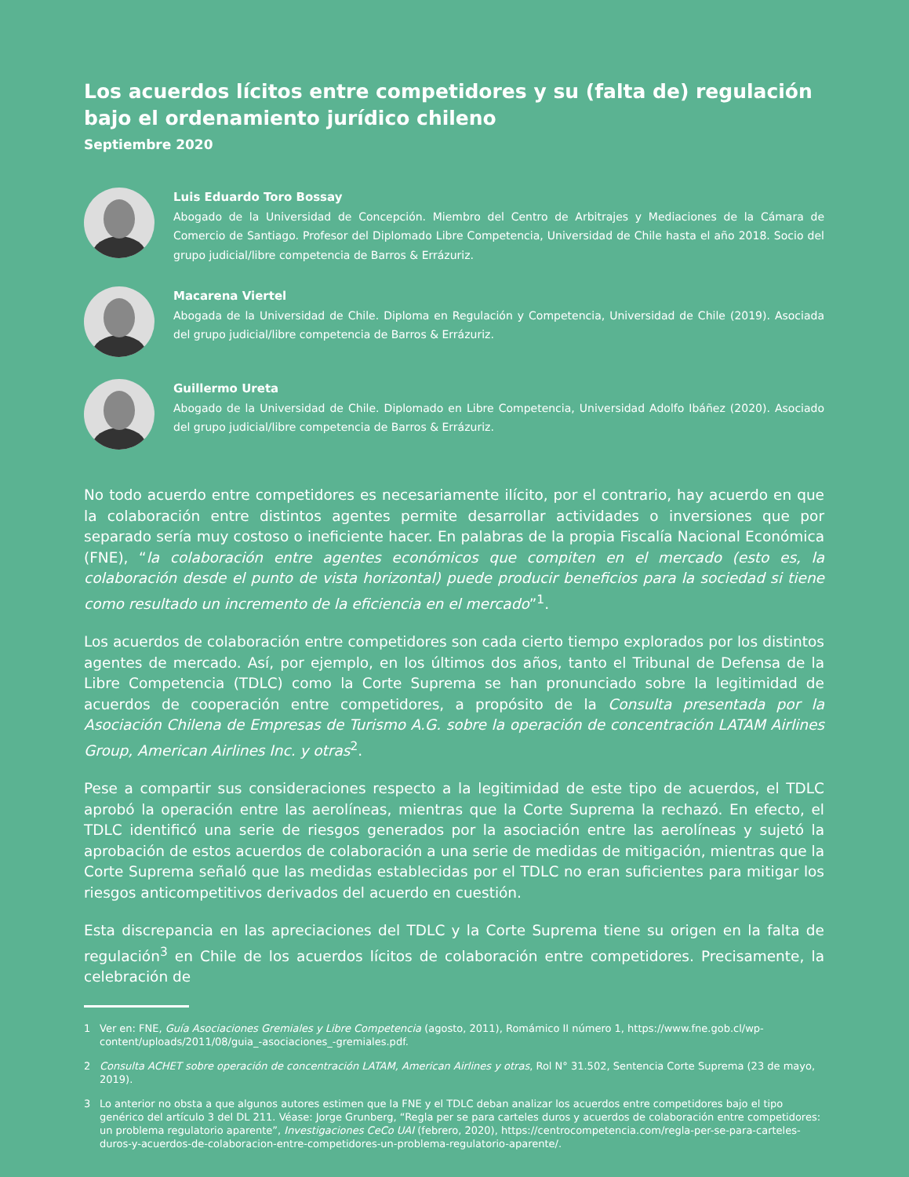Los acuerdos lícitos entre competidores y su (falta de) regulación bajo el ordenamiento jurídico chileno
Septiembre 2020
Luis Eduardo Toro Bossay
Abogado de la Universidad de Concepción. Miembro del Centro de Arbitrajes y Mediaciones de la Cámara de Comercio de Santiago. Profesor del Diplomado Libre Competencia, Universidad de Chile hasta el año 2018. Socio del grupo judicial/libre competencia de Barros & Errázuriz.
Macarena Viertel
Abogada de la Universidad de Chile. Diploma en Regulación y Competencia, Universidad de Chile (2019). Asociada del grupo judicial/libre competencia de Barros & Errázuriz.
Guillermo Ureta
Abogado de la Universidad de Chile. Diplomado en Libre Competencia, Universidad Adolfo Ibáñez (2020). Asociado del grupo judicial/libre competencia de Barros & Errázuriz.
No todo acuerdo entre competidores es necesariamente ilícito, por el contrario, hay acuerdo en que la colaboración entre distintos agentes permite desarrollar actividades o inversiones que por separado sería muy costoso o ineficiente hacer. En palabras de la propia Fiscalía Nacional Económica (FNE), “la colaboración entre agentes económicos que compiten en el mercado (esto es, la colaboración desde el punto de vista horizontal) puede producir beneficios para la sociedad si tiene como resultado un incremento de la eficiencia en el mercado”<sup>1</sup>.
Los acuerdos de colaboración entre competidores son cada cierto tiempo explorados por los distintos agentes de mercado. Así, por ejemplo, en los últimos dos años, tanto el Tribunal de Defensa de la Libre Competencia (TDLC) como la Corte Suprema se han pronunciado sobre la legitimidad de acuerdos de cooperación entre competidores, a propósito de la Consulta presentada por la Asociación Chilena de Empresas de Turismo A.G. sobre la operación de concentración LATAM Airlines Group, American Airlines Inc. y otras<sup>2</sup>.
Pese a compartir sus consideraciones respecto a la legitimidad de este tipo de acuerdos, el TDLC aprobó la operación entre las aerolíneas, mientras que la Corte Suprema la rechazó. En efecto, el TDLC identificó una serie de riesgos generados por la asociación entre las aerolíneas y sujetó la aprobación de estos acuerdos de colaboración a una serie de medidas de mitigación, mientras que la Corte Suprema señaló que las medidas establecidas por el TDLC no eran suficientes para mitigar los riesgos anticompetitivos derivados del acuerdo en cuestión.
Esta discrepancia en las apreciaciones del TDLC y la Corte Suprema tiene su origen en la falta de regulación<sup>3</sup> en Chile de los acuerdos lícitos de colaboración entre competidores. Precisamente, la celebración de
1 Ver en: FNE, Guía Asociaciones Gremiales y Libre Competencia (agosto, 2011), Romámico II número 1, https://www.fne.gob.cl/wp-content/uploads/2011/08/guia_-asociaciones_-gremiales.pdf.
2 Consulta ACHET sobre operación de concentración LATAM, American Airlines y otras, Rol N° 31.502, Sentencia Corte Suprema (23 de mayo, 2019).
3 Lo anterior no obsta a que algunos autores estimen que la FNE y el TDLC deban analizar los acuerdos entre competidores bajo el tipo genérico del artículo 3 del DL 211. Véase: Jorge Grunberg, “Regla per se para carteles duros y acuerdos de colaboración entre competidores: un problema regulatorio aparente”, Investigaciones CeCo UAI (febrero, 2020), https://centrocompetencia.com/regla-per-se-para-carteles-duros-y-acuerdos-de-colaboracion-entre-competidores-un-problema-regulatorio-aparente/.